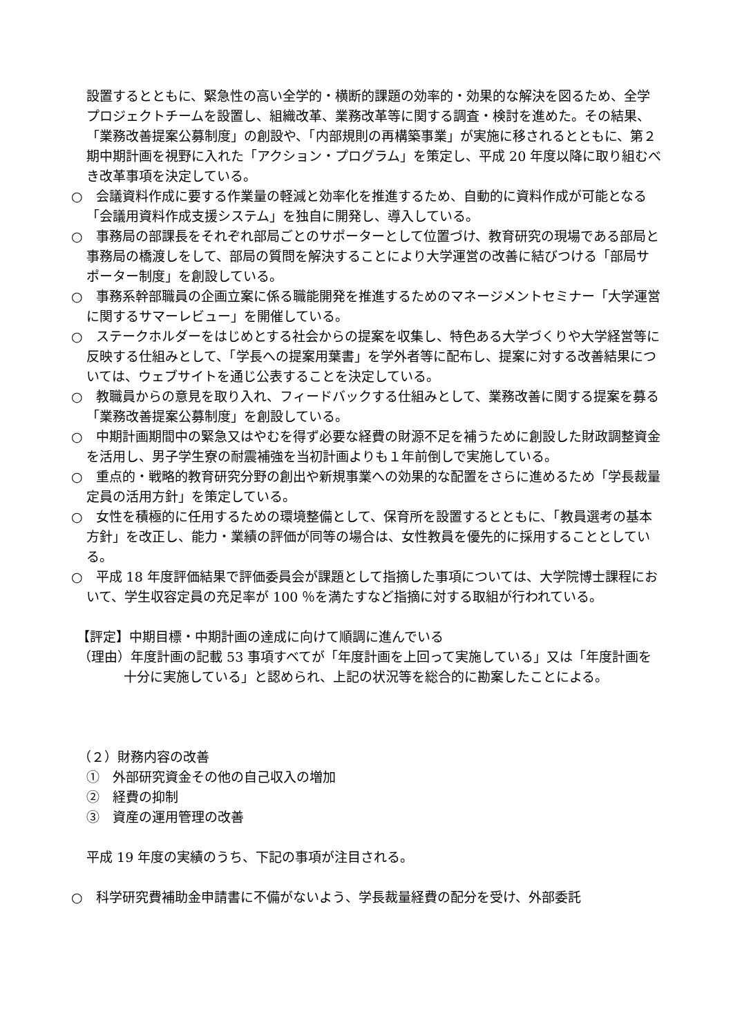設置するとともに、緊急性の高い全学的・横断的課題の効率的・効果的な解決を図るため、全学プロジェクトチームを設置し、組織改革、業務改革等に関する調査・検討を進めた。その結果、「業務改善提案公募制度」の創設や、「内部規則の再構築事業」が実施に移されるとともに、第２期中期計画を視野に入れた「アクション・プログラム」を策定し、平成 20 年度以降に取り組むべき改革事項を決定している。
○　会議資料作成に要する作業量の軽減と効率化を推進するため、自動的に資料作成が可能となる「会議用資料作成支援システム」を独自に開発し、導入している。
○　事務局の部課長をそれぞれ部局ごとのサポーターとして位置づけ、教育研究の現場である部局と事務局の橋渡しをして、部局の質問を解決することにより大学運営の改善に結びつける「部局サポーター制度」を創設している。
○　事務系幹部職員の企画立案に係る職能開発を推進するためのマネージメントセミナー「大学運営に関するサマーレビュー」を開催している。
○　ステークホルダーをはじめとする社会からの提案を収集し、特色ある大学づくりや大学経営等に反映する仕組みとして、「学長への提案用葉書」を学外者等に配布し、提案に対する改善結果については、ウェブサイトを通じ公表することを決定している。
○　教職員からの意見を取り入れ、フィードバックする仕組みとして、業務改善に関する提案を募る「業務改善提案公募制度」を創設している。
○　中期計画期間中の緊急又はやむを得ず必要な経費の財源不足を補うために創設した財政調整資金を活用し、男子学生寮の耐震補強を当初計画よりも１年前倒しで実施している。
○　重点的・戦略的教育研究分野の創出や新規事業への効果的な配置をさらに進めるため「学長裁量定員の活用方針」を策定している。
○　女性を積極的に任用するための環境整備として、保育所を設置するとともに、「教員選考の基本方針」を改正し、能力・業績の評価が同等の場合は、女性教員を優先的に採用することとしている。
○　平成 18 年度評価結果で評価委員会が課題として指摘した事項については、大学院博士課程において、学生収容定員の充足率が 100 ％を満たすなど指摘に対する取組が行われている。
【評定】中期目標・中期計画の達成に向けて順調に進んでいる
（理由）年度計画の記載 53 事項すべてが「年度計画を上回って実施している」又は「年度計画を十分に実施している」と認められ、上記の状況等を総合的に勘案したことによる。
（２）財務内容の改善
①　外部研究資金その他の自己収入の増加
②　経費の抑制
③　資産の運用管理の改善
平成 19 年度の実績のうち、下記の事項が注目される。
○　科学研究費補助金申請書に不備がないよう、学長裁量経費の配分を受け、外部委託